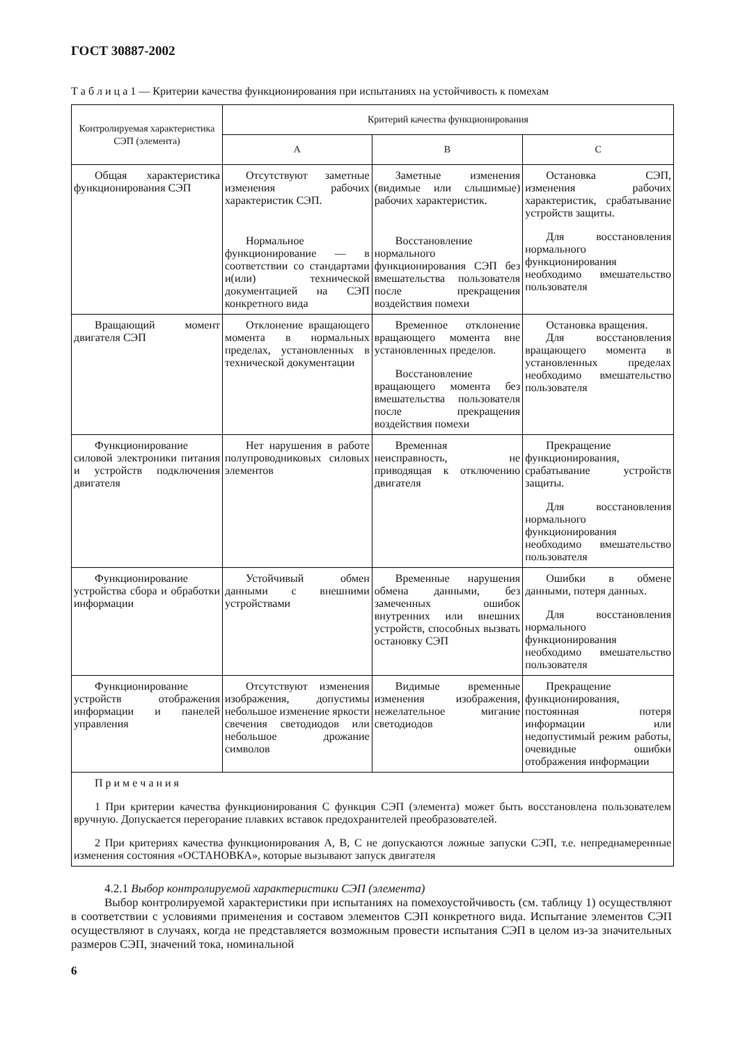ГОСТ 30887-2002
Т а б л и ц а 1 — Критерии качества функционирования при испытаниях на устойчивость к помехам
| Контролируемая характеристика СЭП (элемента) | Критерий качества функционирования | | |
| --- | --- | --- | --- |
| | A | B | C |
| Общая характеристика функционирования СЭП | Отсутствуют заметные изменения рабочих характеристик СЭП. Нормальное функционирование — в соответствии со стандартами и(или) технической документацией на СЭП конкретного вида | Заметные изменения (видимые или слышимые) рабочих характеристик. Восстановление нормального функционирования СЭП без вмешательства пользователя после прекращения воздействия помехи | Остановка СЭП, изменения рабочих характеристик, срабатывание устройств защиты. Для восстановления нормального функционирования необходимо вмешательство пользователя |
| Вращающий момент двигателя СЭП | Отклонение вращающего момента в нормальных пределах, установленных в технической документации | Временное отклонение вращающего момента вне установленных пределов. Восстановление вращающего момента без вмешательства пользователя после прекращения воздействия помехи | Остановка вращения. Для восстановления вращающего момента в установленных пределах необходимо вмешательство пользователя |
| Функционирование силовой электроники питания и устройств подключения двигателя | Нет нарушения в работе полупроводниковых силовых элементов | Временная неисправность, не приводящая к отключению двигателя | Прекращение функционирования, срабатывание устройств защиты. Для восстановления нормального функционирования необходимо вмешательство пользователя |
| Функционирование устройства сбора и обработки информации | Устойчивый обмен данными с внешними устройствами | Временные нарушения обмена данными, без замеченных ошибок внутренних или внешних устройств, способных вызвать остановку СЭП | Ошибки в обмене данными, потеря данных. Для восстановления нормального функционирования необходимо вмешательство пользователя |
| Функционирование устройств отображения информации и панелей управления | Отсутствуют изменения изображения, допустимы небольшое изменение яркости свечения светодиодов или небольшое дрожание символов | Видимые временные изменения изображения, нежелательное мигание светодиодов | Прекращение функционирования, постоянная потеря информации или недопустимый режим работы, очевидные ошибки отображения информации |
| П р и м е ч а н и я 1 При критерии качества функционирования С функция СЭП (элемента) может быть восстановлена пользователем вручную. Допускается перегорание плавких вставок предохранителей преобразователей. 2 При критериях качества функционирования А, В, С не допускаются ложные запуски СЭП, т.е. непреднамеренные изменения состояния «ОСТАНОВКА», которые вызывают запуск двигателя | | | |
4.2.1 Выбор контролируемой характеристики СЭП (элемента)
Выбор контролируемой характеристики при испытаниях на помехоустойчивость (см. таблицу 1) осуществляют в соответствии с условиями применения и составом элементов СЭП конкретного вида. Испытание элементов СЭП осуществляют в случаях, когда не представляется возможным провести испытания СЭП в целом из-за значительных размеров СЭП, значений тока, номинальной
6